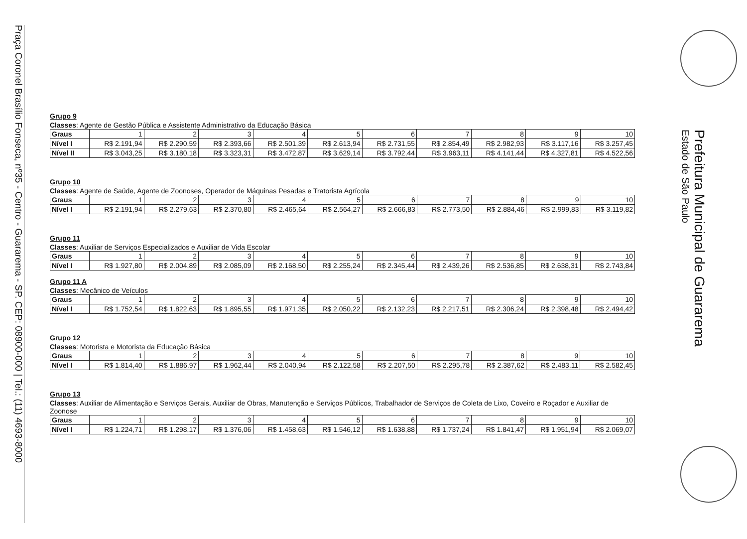Praça Coronel Brasílio Fonseca, nº35 - Centro - Guararema - SP. CEP: 08900-000 | Tel.: (11) 4693-8000
Prefeitura Municipal de Guararema
Estado de São Paulo
Grupo 9
Classes: Agente de Gestão Pública e Assistente Administrativo da Educação Básica
| Graus | 1 | 2 | 3 | 4 | 5 | 6 | 7 | 8 | 9 | 10 |
| Nível I | R$ 2.191,94 | R$ 2.290,59 | R$ 2.393,66 | R$ 2.501,39 | R$ 2.613,94 | R$ 2.731,55 | R$ 2.854,49 | R$ 2.982,93 | R$ 3.117,16 | R$ 3.257,45 |
| Nível II | R$ 3.043,25 | R$ 3.180,18 | R$ 3.323,31 | R$ 3.472,87 | R$ 3.629,14 | R$ 3.792,44 | R$ 3.963,11 | R$ 4.141,44 | R$ 4.327,81 | R$ 4.522,56 |
Grupo 10
Classes: Agente de Saúde, Agente de Zoonoses, Operador de Máquinas Pesadas e Tratorista Agrícola
| Graus | 1 | 2 | 3 | 4 | 5 | 6 | 7 | 8 | 9 | 10 |
| Nível I | R$ 2.191,94 | R$ 2.279,63 | R$ 2.370,80 | R$ 2.465,64 | R$ 2.564,27 | R$ 2.666,83 | R$ 2.773,50 | R$ 2.884,46 | R$ 2.999,83 | R$ 3.119,82 |
Grupo 11
Classes: Auxiliar de Serviços Especializados e Auxiliar de Vida Escolar
| Graus | 1 | 2 | 3 | 4 | 5 | 6 | 7 | 8 | 9 | 10 |
| Nível I | R$ 1.927,80 | R$ 2.004,89 | R$ 2.085,09 | R$ 2.168,50 | R$ 2.255,24 | R$ 2.345,44 | R$ 2.439,26 | R$ 2.536,85 | R$ 2.638,31 | R$ 2.743,84 |
Grupo 11 A
Classes: Mecânico de Veículos
| Graus | 1 | 2 | 3 | 4 | 5 | 6 | 7 | 8 | 9 | 10 |
| Nível I | R$ 1.752,54 | R$ 1.822,63 | R$ 1.895,55 | R$ 1.971,35 | R$ 2.050,22 | R$ 2.132,23 | R$ 2.217,51 | R$ 2.306,24 | R$ 2.398,48 | R$ 2.494,42 |
Grupo 12
Classes: Motorista e Motorista da Educação Básica
| Graus | 1 | 2 | 3 | 4 | 5 | 6 | 7 | 8 | 9 | 10 |
| Nível I | R$ 1.814,40 | R$ 1.886,97 | R$ 1.962,44 | R$ 2.040,94 | R$ 2.122,58 | R$ 2.207,50 | R$ 2.295,78 | R$ 2.387,62 | R$ 2.483,11 | R$ 2.582,45 |
Grupo 13
Classes: Auxiliar de Alimentação e Serviços Gerais, Auxiliar de Obras, Manutenção e Serviços Públicos, Trabalhador de Serviços de Coleta de Lixo, Coveiro e Roçador e Auxiliar de Zoonose
| Graus | 1 | 2 | 3 | 4 | 5 | 6 | 7 | 8 | 9 | 10 |
| Nível I | R$ 1.224,71 | R$ 1.298,17 | R$ 1.376,06 | R$ 1.458,63 | R$ 1.546,12 | R$ 1.638,88 | R$ 1.737,24 | R$ 1.841,47 | R$ 1.951,94 | R$ 2.069,07 |